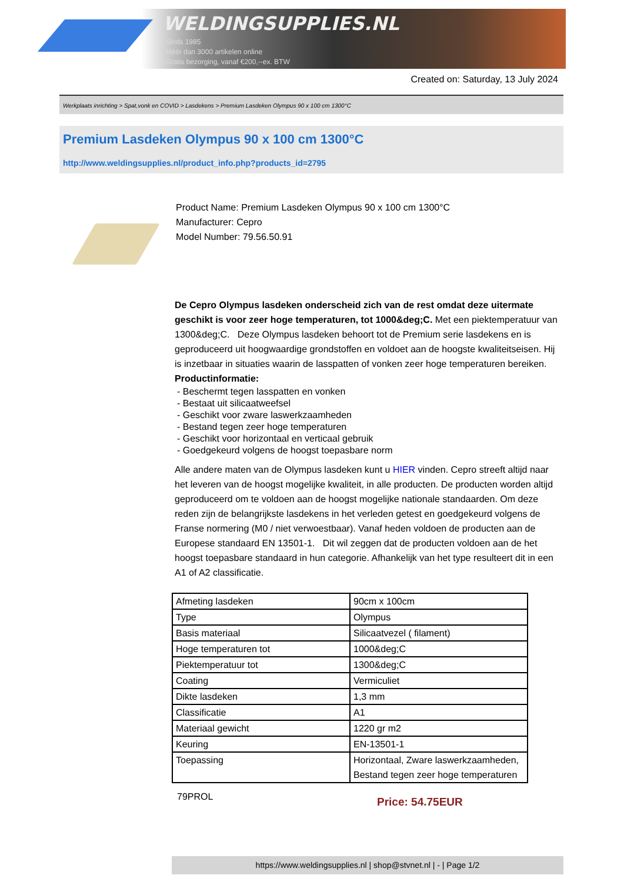WELDINGSUPPLIES.NL
- Sinds 1985
- Méér dan 3000 artikelen online
- Gratis bezorging, vanaf €200,--ex. BTW
Created on: Saturday, 13 July 2024
Werkplaats inrichting > Spat,vonk en COVID > Lasdekens > Premium Lasdeken Olympus 90 x 100 cm 1300°C
Premium Lasdeken Olympus 90 x 100 cm 1300°C
http://www.weldingsupplies.nl/product_info.php?products_id=2795
Product Name: Premium Lasdeken Olympus 90 x 100 cm 1300°C
Manufacturer: Cepro
Model Number: 79.56.50.91
De Cepro Olympus lasdeken onderscheid zich van de rest omdat deze uitermate geschikt is voor zeer hoge temperaturen, tot 1000&deg;C. Met een piektemperatuur van 1300&deg;C. Deze Olympus lasdeken behoort tot de Premium serie lasdekens en is geproduceerd uit hoogwaardige grondstoffen en voldoet aan de hoogste kwaliteitseisen. Hij is inzetbaar in situaties waarin de lasspatten of vonken zeer hoge temperaturen bereiken.
Productinformatie:
- Beschermt tegen lasspatten en vonken
- Bestaat uit silicaatweefsel
- Geschikt voor zware laswerkzaamheden
- Bestand tegen zeer hoge temperaturen
- Geschikt voor horizontaal en verticaal gebruik
- Goedgekeurd volgens de hoogst toepasbare norm
Alle andere maten van de Olympus lasdeken kunt u HIER vinden. Cepro streeft altijd naar het leveren van de hoogst mogelijke kwaliteit, in alle producten. De producten worden altijd geproduceerd om te voldoen aan de hoogst mogelijke nationale standaarden. Om deze reden zijn de belangrijkste lasdekens in het verleden getest en goedgekeurd volgens de Franse normering (M0 / niet verwoestbaar). Vanaf heden voldoen de producten aan de Europese standaard EN 13501-1. Dit wil zeggen dat de producten voldoen aan de het hoogst toepasbare standaard in hun categorie. Afhankelijk van het type resulteert dit in een A1 of A2 classificatie.
| Afmeting lasdeken | 90cm x 100cm |
| Type | Olympus |
| Basis materiaal | Silicaatvezel ( filament) |
| Hoge temperaturen tot | 1000&deg;C |
| Piektemperatuur tot | 1300&deg;C |
| Coating | Vermiculiet |
| Dikte lasdeken | 1,3 mm |
| Classificatie | A1 |
| Materiaal gewicht | 1220 gr m2 |
| Keuring | EN-13501-1 |
| Toepassing | Horizontaal, Zware laswerkzaamheden, Bestand tegen zeer hoge temperaturen |
79PROL
Price: 54.75EUR
https://www.weldingsupplies.nl | shop@stvnet.nl | - | Page 1/2